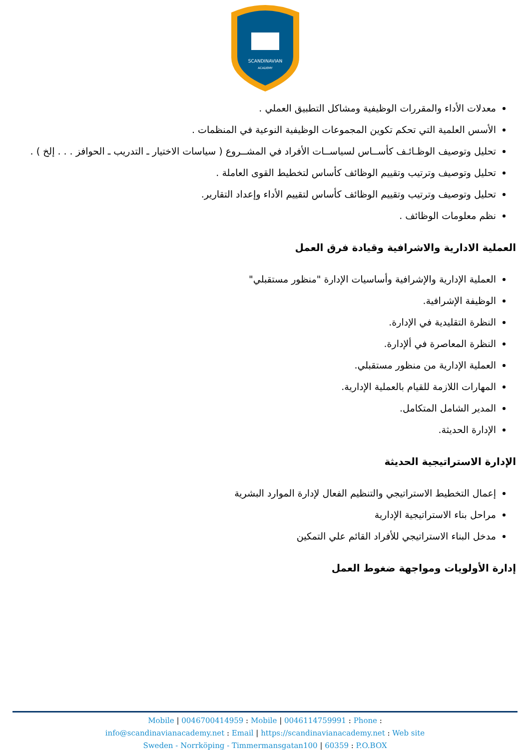SCANDINAVIAN
ACADEMY
معدلات الأداء والمقررات الوظيفية ومشاكل التطبيق العملي .
الأسس العلمية التي تحكم تكوين المجموعات الوظيفية النوعية في المنظمات .
تحليل وتوصيف الوظـائـف كأســاس لسياســات الأفراد في المشــروع ( سياسات الاختيار ـ التدريب ـ الحوافز . . . إلخ ) .
تحليل وتوصيف وترتيب وتقييم الوظائف كأساس لتخطيط القوى العاملة .
تحليل وتوصيف وترتيب وتقييم الوظائف كأساس لتقييم الأداء وإعداد التقارير.
نظم معلومات الوظائف .
العملية الادارية والاشرافية وقيادة فرق العمل
العملية الإدارية والإشرافية وأساسيات الإدارة "منظور مستقبلي"
الوظيفة الإشرافية.
النظرة التقليدية في الإدارة.
النظرة المعاصرة في ألإدارة.
العملية الإدارية من منظور مستقبلي.
المهارات اللازمة للقيام بالعملية الإدارية.
المدير الشامل المتكامل.
الإدارة الحديثة.
الإدارة الاستراتيجية الحديثة
إعمال التخطيط الاستراتيجي والتنظيم الفعال لإدارة الموارد البشرية
مراحل بناء الاستراتيجية الإدارية
مدخل البناء الاستراتيجي للأفراد القائم علي التمكين
إدارة الأولويات ومواجهة ضغوط العمل
Mobile | 0046700414959 : Mobile | 0046114759991 : Phone :
info@scandinavianacademy.net : Email | https://scandinavianacademy.net : Web site
Sweden - Norrköping - Timmermansgatan100 | 60359 : P.O.BOX